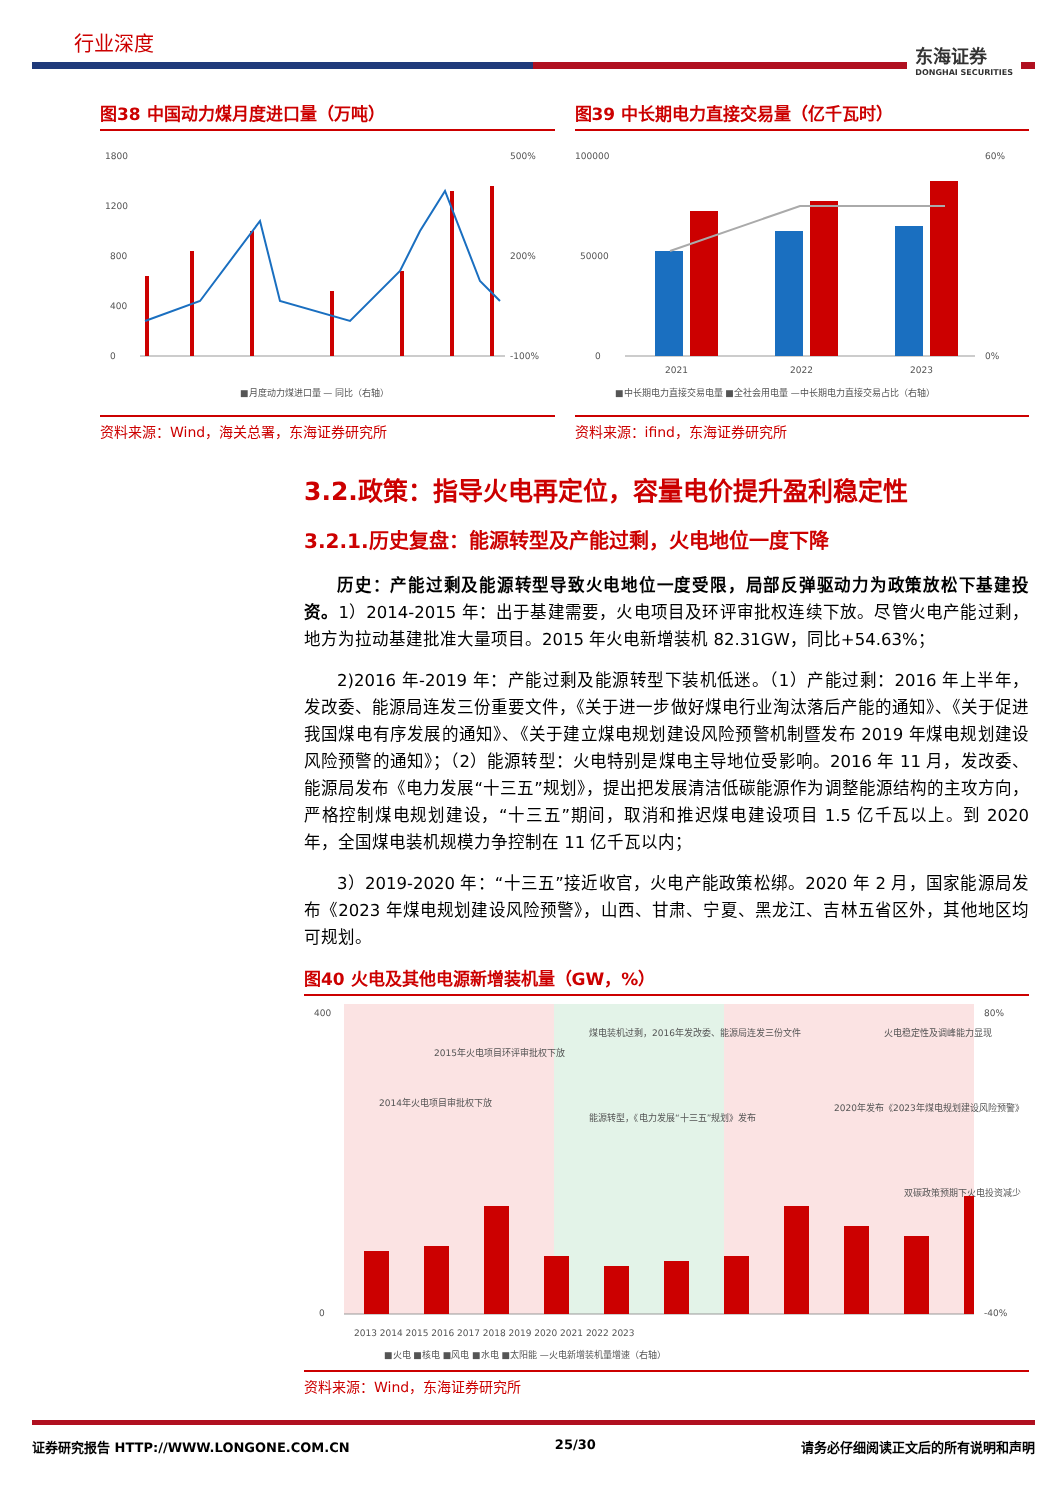行业深度 东海证券
DONGHAI SECURITIES
图38 中国动力煤月度进口量（万吨）
0
400
800
1200
1800
500%
200%
-100%
■月度动力煤进口量 — 同比（右轴）
资料来源：Wind，海关总署，东海证券研究所
图39 中长期电力直接交易量（亿千瓦时）
0
50000
100000
60%
0%
2021
2022
2023
■中长期电力直接交易电量 ■全社会用电量 —中长期电力直接交易占比（右轴）
资料来源：ifind，东海证券研究所
3.2.政策：指导火电再定位，容量电价提升盈利稳定性
3.2.1.历史复盘：能源转型及产能过剩，火电地位一度下降
历史：产能过剩及能源转型导致火电地位一度受限，局部反弹驱动力为政策放松下基建投资。1）2014-2015 年：出于基建需要，火电项目及环评审批权连续下放。尽管火电产能过剩，地方为拉动基建批准大量项目。2015 年火电新增装机 82.31GW，同比+54.63%；
2)2016 年-2019 年：产能过剩及能源转型下装机低迷。（1）产能过剩：2016 年上半年，发改委、能源局连发三份重要文件，《关于进一步做好煤电行业淘汰落后产能的通知》、《关于促进我国煤电有序发展的通知》、《关于建立煤电规划建设风险预警机制暨发布 2019 年煤电规划建设风险预警的通知》；（2）能源转型：火电特别是煤电主导地位受影响。2016 年 11 月，发改委、能源局发布《电力发展“十三五”规划》，提出把发展清洁低碳能源作为调整能源结构的主攻方向，严格控制煤电规划建设，“十三五”期间，取消和推迟煤电建设项目 1.5 亿千瓦以上。到 2020 年，全国煤电装机规模力争控制在 11 亿千瓦以内；
3）2019-2020 年：“十三五”接近收官，火电产能政策松绑。2020 年 2 月，国家能源局发布《2023 年煤电规划建设风险预警》，山西、甘肃、宁夏、黑龙江、吉林五省区外，其他地区均可规划。
图40 火电及其他电源新增装机量（GW，%）
400
0
80%
-40%
2015年火电项目环评审批权下放
2014年火电项目审批权下放
煤电装机过剩，2016年发改委、能源局连发三份文件
能源转型，《电力发展“十三五”规划》发布
2020年发布《2023年煤电规划建设风险预警》
火电稳定性及调峰能力显现
双碳政策预期下火电投资减少
2013 2014 2015 2016 2017 2018 2019 2020 2021 2022 2023
■火电 ■核电 ■风电 ■水电 ■太阳能 —火电新增装机量增速（右轴）
资料来源：Wind，东海证券研究所
证券研究报告 HTTP://WWW.LONGONE.COM.CN 25/30 请务必仔细阅读正文后的所有说明和声明